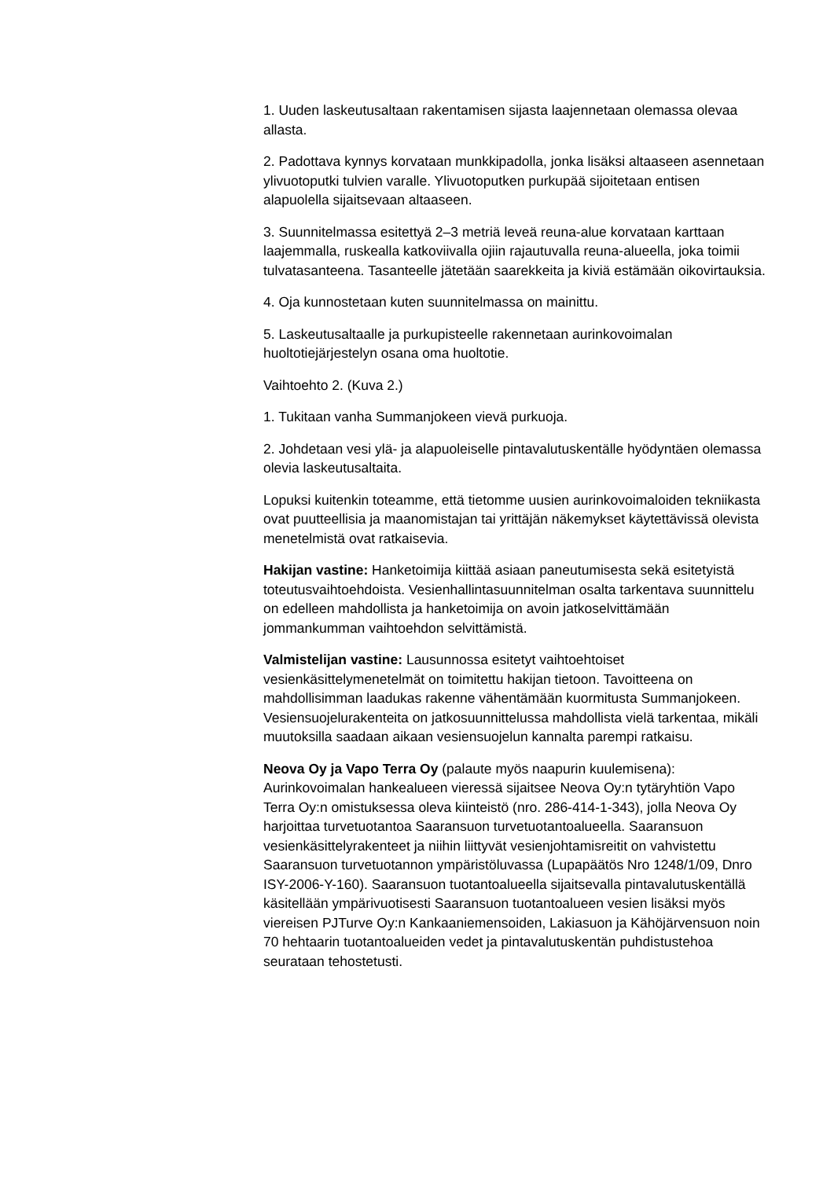1. Uuden laskeutusaltaan rakentamisen sijasta laajennetaan olemassa olevaa allasta.
2. Padottava kynnys korvataan munkkipadolla, jonka lisäksi altaaseen asennetaan ylivuotoputki tulvien varalle. Ylivuotoputken purkupää sijoitetaan entisen alapuolella sijaitsevaan altaaseen.
3. Suunnitelmassa esitettyä 2–3 metriä leveä reuna-alue korvataan karttaan laajemmalla, ruskealla katkoviivalla ojiin rajautuvalla reuna-alueella, joka toimii tulvatasanteena. Tasanteelle jätetään saarekkeita ja kiviä estämään oikovirtauksia.
4. Oja kunnostetaan kuten suunnitelmassa on mainittu.
5. Laskeutusaltaalle ja purkupisteelle rakennetaan aurinkovoimalan huoltotiejärjestelyn osana oma huoltotie.
Vaihtoehto 2. (Kuva 2.)
1. Tukitaan vanha Summanjokeen vievä purkuoja.
2. Johdetaan vesi ylä- ja alapuoleiselle pintavalutuskentälle hyödyntäen olemassa olevia laskeutusaltaita.
Lopuksi kuitenkin toteamme, että tietomme uusien aurinkovoimaloiden tekniikasta ovat puutteellisia ja maanomistajan tai yrittäjän näkemykset käytettävissä olevista menetelmistä ovat ratkaisevia.
Hakijan vastine: Hanketoimija kiittää asiaan paneutumisesta sekä esitetyistä toteutusvaihtoehdoista. Vesienhallintasuunnitelman osalta tarkentava suunnittelu on edelleen mahdollista ja hanketoimija on avoin jatkoselvittämään jommankumman vaihtoehdon selvittämistä.
Valmistelijan vastine: Lausunnossa esitetyt vaihtoehtoiset vesienkäsittelymenetelmät on toimitettu hakijan tietoon. Tavoitteena on mahdollisimman laadukas rakenne vähentämään kuormitusta Summanjokeen. Vesiensuojelurakenteita on jatkosuunnittelussa mahdollista vielä tarkentaa, mikäli muutoksilla saadaan aikaan vesiensuojelun kannalta parempi ratkaisu.
Neova Oy ja Vapo Terra Oy (palaute myös naapurin kuulemisena): Aurinkovoimalan hankealueen vieressä sijaitsee Neova Oy:n tytäryhtiön Vapo Terra Oy:n omistuksessa oleva kiinteistö (nro. 286-414-1-343), jolla Neova Oy harjoittaa turvetuotantoa Saaransuon turvetuotantoalueella. Saaransuon vesienkäsittelyrakenteet ja niihin liittyvät vesienjohtamisreitit on vahvistettu Saaransuon turvetuotannon ympäristöluvassa (Lupapäätös Nro 1248/1/09, Dnro ISY-2006-Y-160). Saaransuon tuotantoalueella sijaitsevalla pintavalutuskentällä käsitellään ympärivuotisesti Saaransuon tuotantoalueen vesien lisäksi myös viereisen PJTurve Oy:n Kankaaniemensoiden, Lakiasuon ja Kähöjärvensuon noin 70 hehtaarin tuotantoalueiden vedet ja pintavalutuskentän puhdistustehoa seurataan tehostetusti.